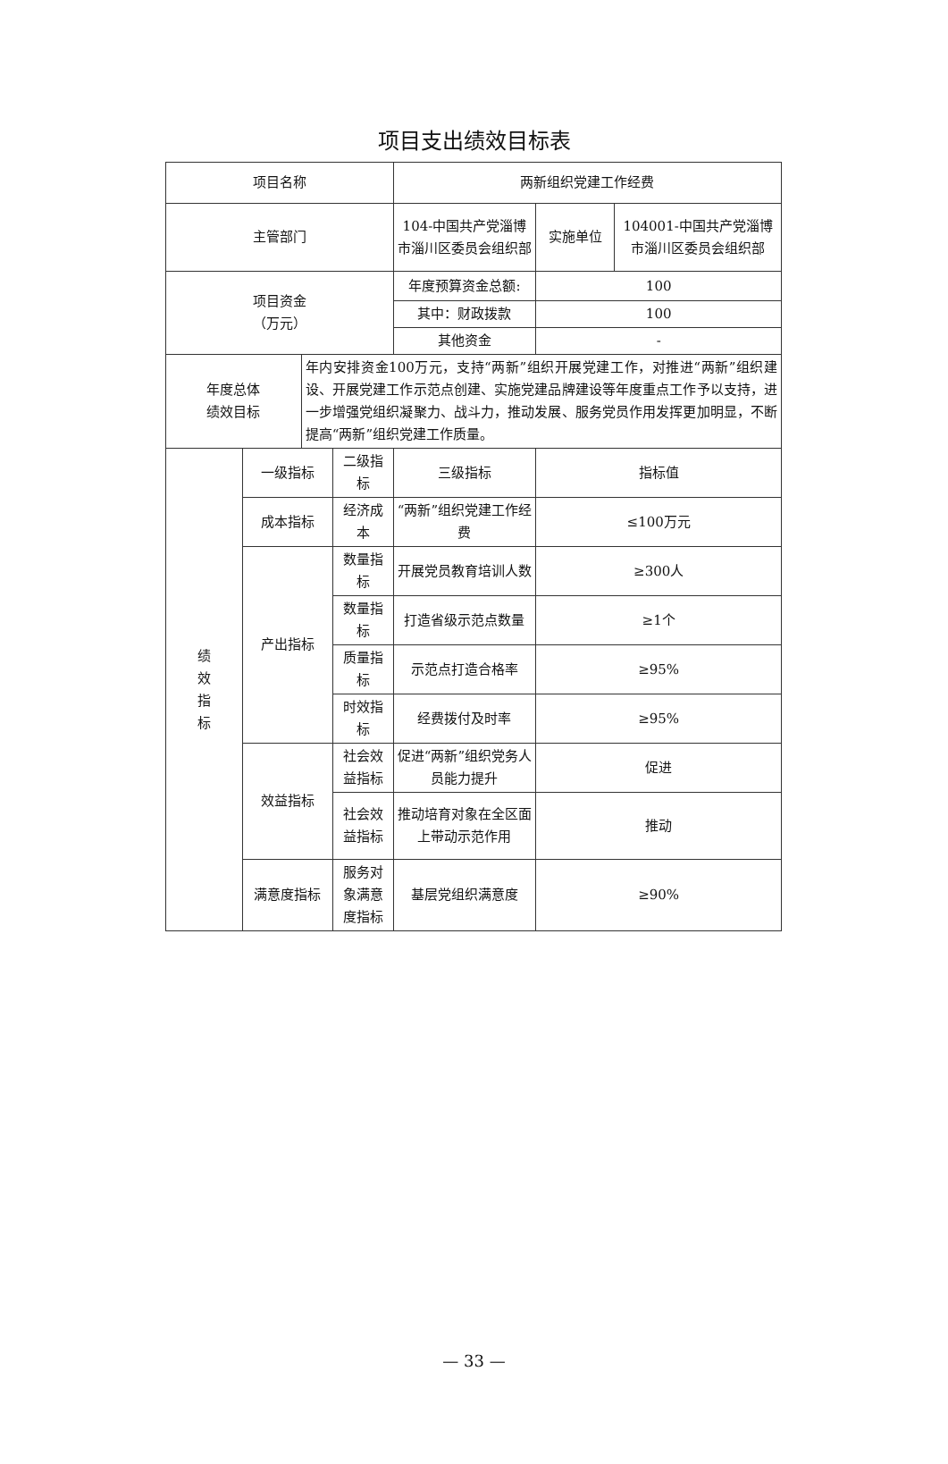项目支出绩效目标表
| 项目名称 | | | | 两新组织党建工作经费 | | |
| 主管部门 | | | | 104-中国共产党淄博市淄川区委员会组织部 | 实施单位 | 104001-中国共产党淄博市淄川区委员会组织部 |
| 项目资金 （万元） | | | | 年度预算资金总额: | 100 | |
| | | | | 其中：财政拨款 | 100 | |
| | | | | 其他资金 | - | |
| 年度总体 绩效目标 | | 年内安排资金100万元，支持“两新”组织开展党建工作，对推进“两新”组织建设、开展党建工作示范点创建、实施党建品牌建设等年度重点工作予以支持，进一步增强党组织凝聚力、战斗力，推动发展、服务党员作用发挥更加明显，不断提高“两新”组织党建工作质量。 | | | | |
| 绩 效 指 标 | 一级指标 | | 二级指标 | 三级指标 | 指标值 | |
| | 成本指标 | | 经济成本 | “两新”组织党建工作经费 | ≤100万元 | |
| | 产出指标 | | 数量指标 | 开展党员教育培训人数 | ≥300人 | |
| | | | 数量指标 | 打造省级示范点数量 | ≥1个 | |
| | | | 质量指标 | 示范点打造合格率 | ≥95% | |
| | | | 时效指标 | 经费拨付及时率 | ≥95% | |
| | 效益指标 | | 社会效益指标 | 促进“两新”组织党务人员能力提升 | 促进 | |
| | | | 社会效益指标 | 推动培育对象在全区面上带动示范作用 | 推动 | |
| | 满意度指标 | | 服务对象满意度指标 | 基层党组织满意度 | ≥90% | |
— 33 —